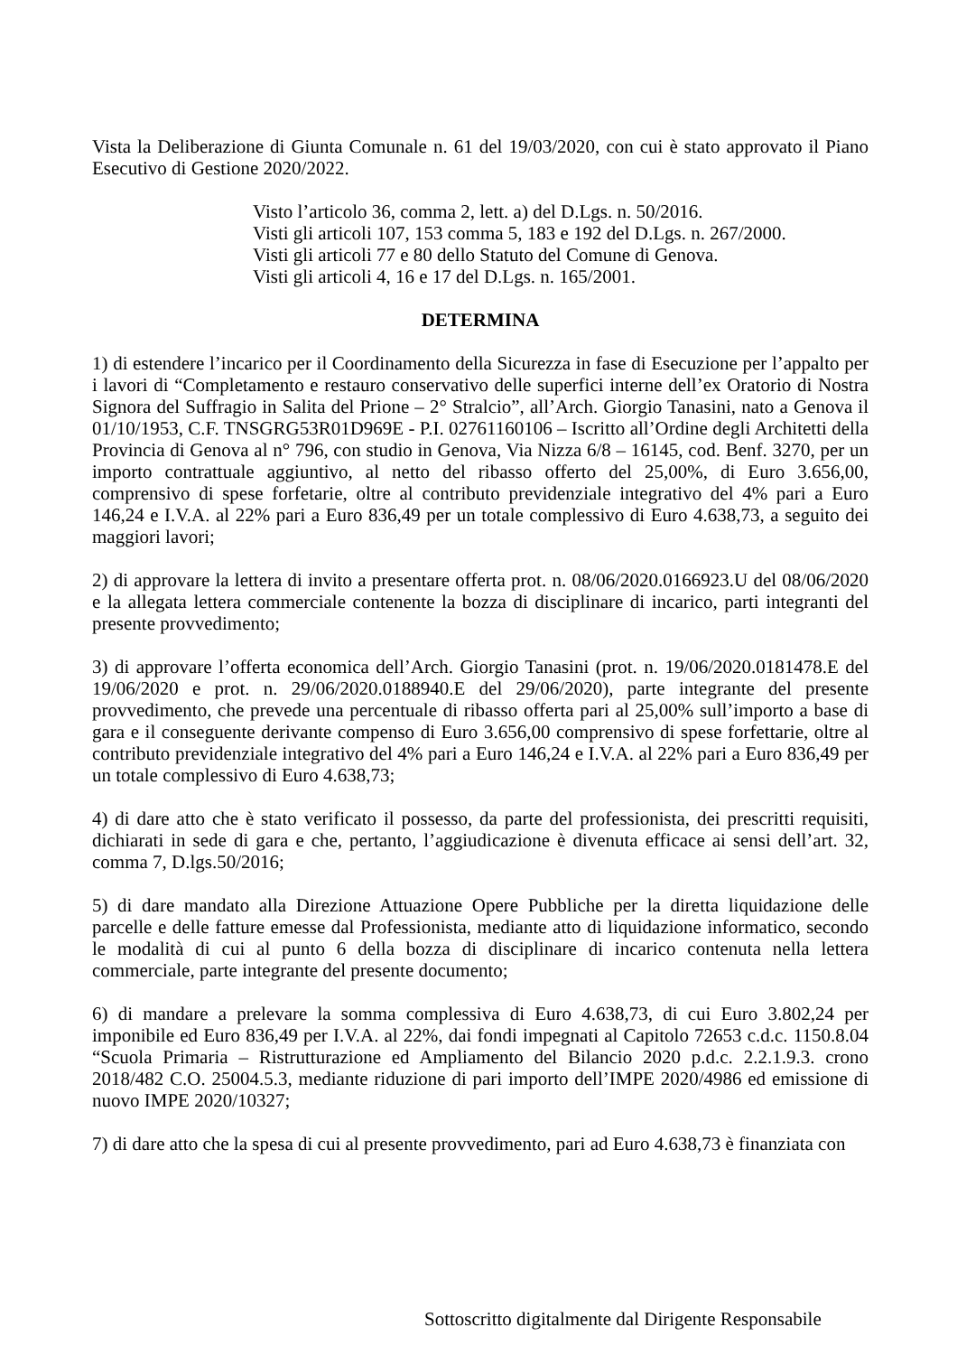Vista la Deliberazione di Giunta Comunale n. 61 del 19/03/2020, con cui è stato approvato il Piano Esecutivo di Gestione 2020/2022.
Visto l’articolo 36, comma 2, lett. a) del D.Lgs. n. 50/2016.
Visti gli articoli 107, 153 comma 5, 183 e 192 del D.Lgs. n. 267/2000.
Visti gli articoli 77 e 80 dello Statuto del Comune di Genova.
Visti gli articoli 4, 16 e 17 del D.Lgs. n. 165/2001.
DETERMINA
1) di estendere l’incarico per il Coordinamento della Sicurezza in fase di Esecuzione per l’appalto per i lavori di “Completamento e restauro conservativo delle superfici interne dell’ex Oratorio di Nostra Signora del Suffragio in Salita del Prione – 2° Stralcio”, all’Arch. Giorgio Tanasini, nato a Genova il 01/10/1953, C.F. TNSGRG53R01D969E - P.I. 02761160106 – Iscritto all’Ordine degli Architetti della Provincia di Genova al n° 796, con studio in Genova, Via Nizza 6/8 – 16145, cod. Benf. 3270, per un importo contrattuale aggiuntivo, al netto del ribasso offerto del 25,00%, di Euro 3.656,00, comprensivo di spese forfetarie, oltre al contributo previdenziale integrativo del 4% pari a Euro 146,24 e I.V.A. al 22% pari a Euro 836,49 per un totale complessivo di Euro 4.638,73, a seguito dei maggiori lavori;
2) di approvare la lettera di invito a presentare offerta prot. n. 08/06/2020.0166923.U del 08/06/2020 e la allegata lettera commerciale contenente la bozza di disciplinare di incarico, parti integranti del presente provvedimento;
3) di approvare l’offerta economica dell’Arch. Giorgio Tanasini (prot. n. 19/06/2020.0181478.E del 19/06/2020 e prot. n. 29/06/2020.0188940.E del 29/06/2020), parte integrante del presente provvedimento, che prevede una percentuale di ribasso offerta pari al 25,00% sull’importo a base di gara e il conseguente derivante compenso di Euro 3.656,00 comprensivo di spese forfettarie, oltre al contributo previdenziale integrativo del 4% pari a Euro 146,24 e I.V.A. al 22% pari a Euro 836,49 per un totale complessivo di Euro 4.638,73;
4) di dare atto che è stato verificato il possesso, da parte del professionista, dei prescritti requisiti, dichiarati in sede di gara e che, pertanto, l’aggiudicazione è divenuta efficace ai sensi dell’art. 32, comma 7, D.lgs.50/2016;
5) di dare mandato alla Direzione Attuazione Opere Pubbliche per la diretta liquidazione delle parcelle e delle fatture emesse dal Professionista, mediante atto di liquidazione informatico, secondo le modalità di cui al punto 6 della bozza di disciplinare di incarico contenuta nella lettera commerciale, parte integrante del presente documento;
6) di mandare a prelevare la somma complessiva di Euro 4.638,73, di cui Euro 3.802,24 per imponibile ed Euro 836,49 per I.V.A. al 22%, dai fondi impegnati al Capitolo 72653 c.d.c. 1150.8.04 “Scuola Primaria – Ristrutturazione ed Ampliamento del Bilancio 2020 p.d.c. 2.2.1.9.3. crono 2018/482 C.O. 25004.5.3, mediante riduzione di pari importo dell’IMPE 2020/4986 ed emissione di nuovo IMPE 2020/10327;
7) di dare atto che la spesa di cui al presente provvedimento, pari ad Euro 4.638,73 è finanziata con
Sottoscritto digitalmente dal Dirigente Responsabile